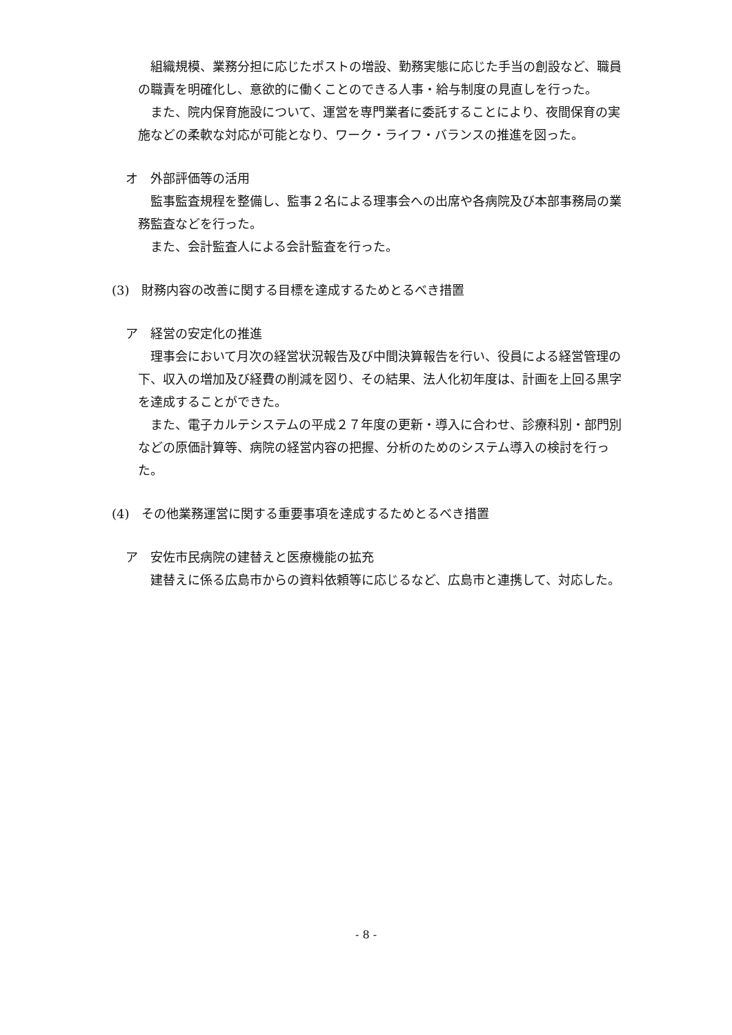組織規模、業務分担に応じたポストの増設、勤務実態に応じた手当の創設など、職員の職責を明確化し、意欲的に働くことのできる人事・給与制度の見直しを行った。
また、院内保育施設について、運営を専門業者に委託することにより、夜間保育の実施などの柔軟な対応が可能となり、ワーク・ライフ・バランスの推進を図った。
オ　外部評価等の活用
監事監査規程を整備し、監事２名による理事会への出席や各病院及び本部事務局の業務監査などを行った。
また、会計監査人による会計監査を行った。
(3)　財務内容の改善に関する目標を達成するためとるべき措置
ア　経営の安定化の推進
理事会において月次の経営状況報告及び中間決算報告を行い、役員による経営管理の下、収入の増加及び経費の削減を図り、その結果、法人化初年度は、計画を上回る黒字を達成することができた。
また、電子カルテシステムの平成２７年度の更新・導入に合わせ、診療科別・部門別などの原価計算等、病院の経営内容の把握、分析のためのシステム導入の検討を行った。
(4)　その他業務運営に関する重要事項を達成するためとるべき措置
ア　安佐市民病院の建替えと医療機能の拡充
建替えに係る広島市からの資料依頼等に応じるなど、広島市と連携して、対応した。
- 8 -